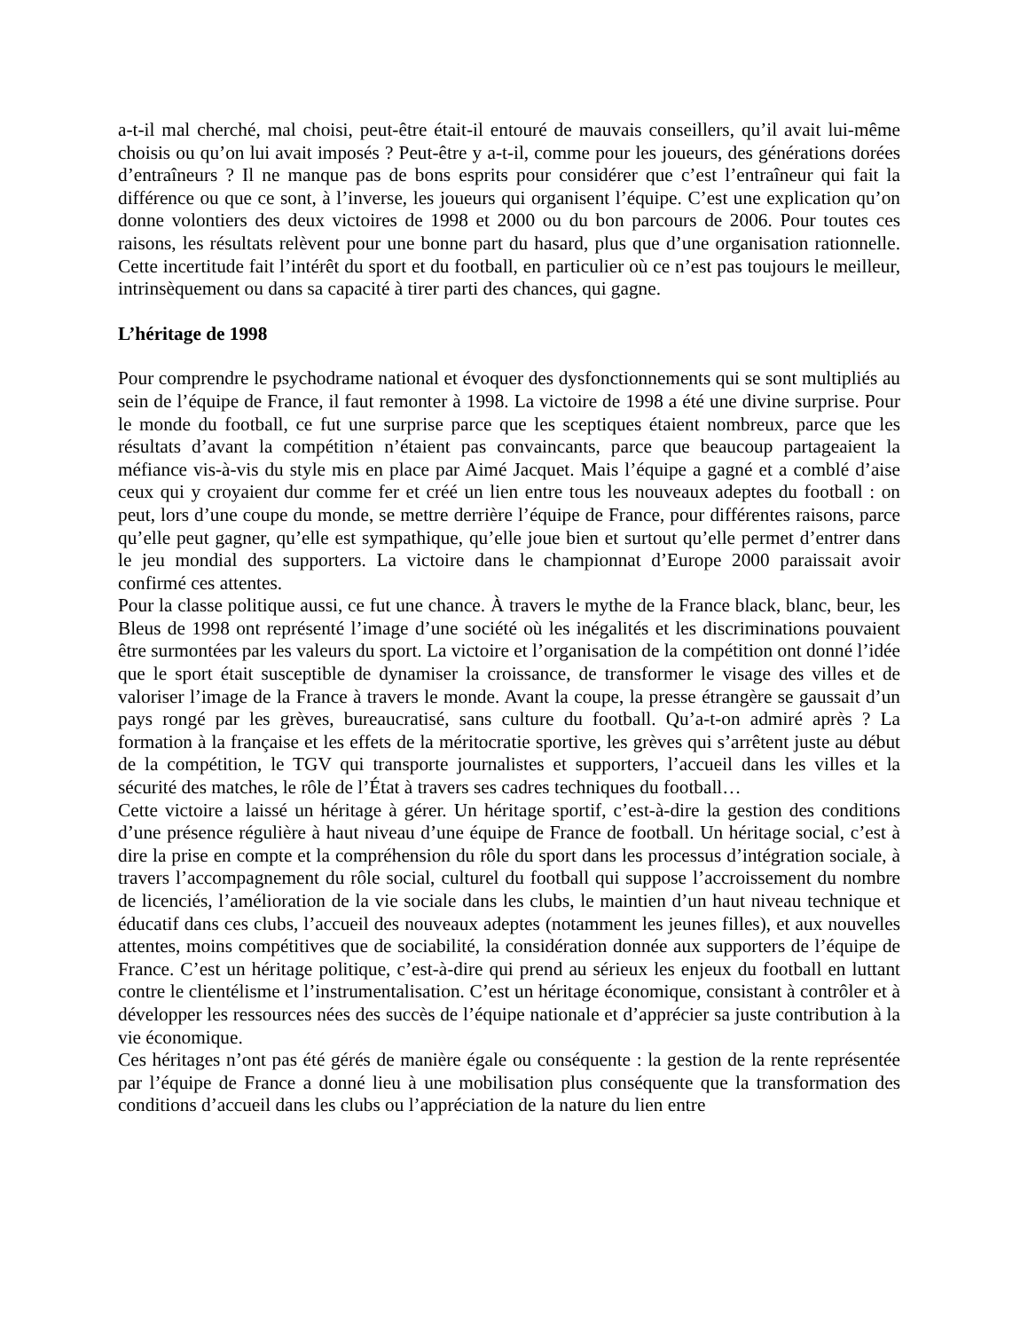a-t-il mal cherché, mal choisi, peut-être était-il entouré de mauvais conseillers, qu’il avait lui-même choisis ou qu’on lui avait imposés ? Peut-être y a-t-il, comme pour les joueurs, des générations dorées d’entraîneurs ? Il ne manque pas de bons esprits pour considérer que c’est l’entraîneur qui fait la différence ou que ce sont, à l’inverse, les joueurs qui organisent l’équipe. C’est une explication qu’on donne volontiers des deux victoires de 1998 et 2000 ou du bon parcours de 2006. Pour toutes ces raisons, les résultats relèvent pour une bonne part du hasard, plus que d’une organisation rationnelle. Cette incertitude fait l’intérêt du sport et du football, en particulier où ce n’est pas toujours le meilleur, intrinsèquement ou dans sa capacité à tirer parti des chances, qui gagne.
L’héritage de 1998
Pour comprendre le psychodrame national et évoquer des dysfonctionnements qui se sont multipliés au sein de l’équipe de France, il faut remonter à 1998. La victoire de 1998 a été une divine surprise. Pour le monde du football, ce fut une surprise parce que les sceptiques étaient nombreux, parce que les résultats d’avant la compétition n’étaient pas convaincants, parce que beaucoup partageaient la méfiance vis-à-vis du style mis en place par Aimé Jacquet. Mais l’équipe a gagné et a comblé d’aise ceux qui y croyaient dur comme fer et créé un lien entre tous les nouveaux adeptes du football : on peut, lors d’une coupe du monde, se mettre derrière l’équipe de France, pour différentes raisons, parce qu’elle peut gagner, qu’elle est sympathique, qu’elle joue bien et surtout qu’elle permet d’entrer dans le jeu mondial des supporters. La victoire dans le championnat d’Europe 2000 paraissait avoir confirmé ces attentes.
Pour la classe politique aussi, ce fut une chance. À travers le mythe de la France black, blanc, beur, les Bleus de 1998 ont représenté l’image d’une société où les inégalités et les discriminations pouvaient être surmontées par les valeurs du sport. La victoire et l’organisation de la compétition ont donné l’idée que le sport était susceptible de dynamiser la croissance, de transformer le visage des villes et de valoriser l’image de la France à travers le monde. Avant la coupe, la presse étrangère se gaussait d’un pays rongé par les grèves, bureaucratisé, sans culture du football. Qu’a-t-on admiré après ? La formation à la française et les effets de la méritocratie sportive, les grèves qui s’arrêtent juste au début de la compétition, le TGV qui transporte journalistes et supporters, l’accueil dans les villes et la sécurité des matches, le rôle de l’État à travers ses cadres techniques du football…
Cette victoire a laissé un héritage à gérer. Un héritage sportif, c’est-à-dire la gestion des conditions d’une présence régulière à haut niveau d’une équipe de France de football. Un héritage social, c’est à dire la prise en compte et la compréhension du rôle du sport dans les processus d’intégration sociale, à travers l’accompagnement du rôle social, culturel du football qui suppose l’accroissement du nombre de licenciés, l’amélioration de la vie sociale dans les clubs, le maintien d’un haut niveau technique et éducatif dans ces clubs, l’accueil des nouveaux adeptes (notamment les jeunes filles), et aux nouvelles attentes, moins compétitives que de sociabilité, la considération donnée aux supporters de l’équipe de France. C’est un héritage politique, c’est-à-dire qui prend au sérieux les enjeux du football en luttant contre le clientélisme et l’instrumentalisation. C’est un héritage économique, consistant à contrôler et à développer les ressources nées des succès de l’équipe nationale et d’apprécier sa juste contribution à la vie économique.
Ces héritages n’ont pas été gérés de manière égale ou conséquente : la gestion de la rente représentée par l’équipe de France a donné lieu à une mobilisation plus conséquente que la transformation des conditions d’accueil dans les clubs ou l’appréciation de la nature du lien entre